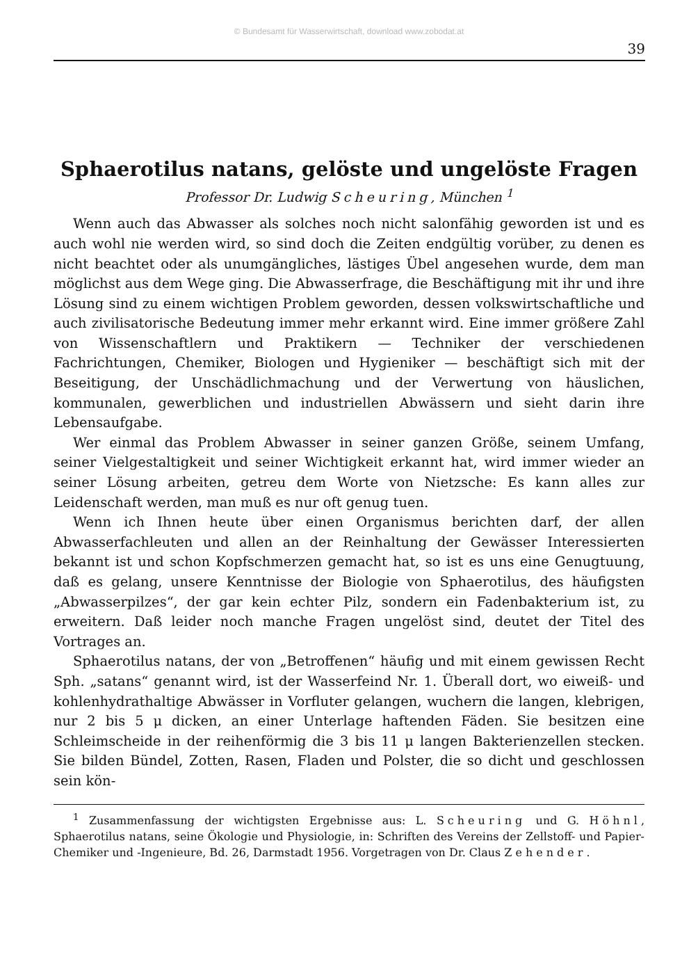© Bundesamt für Wasserwirtschaft, download www.zobodat.at
39
Sphaerotilus natans, gelöste und ungelöste Fragen
Professor Dr. Ludwig Scheuring, München <sup>1</sup>
Wenn auch das Abwasser als solches noch nicht salonfähig geworden ist und es auch wohl nie werden wird, so sind doch die Zeiten endgültig vorüber, zu denen es nicht beachtet oder als unumgängliches, lästiges Übel angesehen wurde, dem man möglichst aus dem Wege ging. Die Abwasserfrage, die Beschäftigung mit ihr und ihre Lösung sind zu einem wichtigen Problem geworden, dessen volkswirtschaftliche und auch zivilisatorische Bedeutung immer mehr erkannt wird. Eine immer größere Zahl von Wissenschaftlern und Praktikern — Techniker der verschiedenen Fachrichtungen, Chemiker, Biologen und Hygieniker — beschäftigt sich mit der Beseitigung, der Unschädlichmachung und der Verwertung von häuslichen, kommunalen, gewerblichen und industriellen Abwässern und sieht darin ihre Lebensaufgabe.
Wer einmal das Problem Abwasser in seiner ganzen Größe, seinem Umfang, seiner Vielgestaltigkeit und seiner Wichtigkeit erkannt hat, wird immer wieder an seiner Lösung arbeiten, getreu dem Worte von Nietzsche: Es kann alles zur Leidenschaft werden, man muß es nur oft genug tuen.
Wenn ich Ihnen heute über einen Organismus berichten darf, der allen Abwasserfachleuten und allen an der Reinhaltung der Gewässer Interessierten bekannt ist und schon Kopfschmerzen gemacht hat, so ist es uns eine Genugtuung, daß es gelang, unsere Kenntnisse der Biologie von Sphaerotilus, des häufigsten „Abwasserpilzes“, der gar kein echter Pilz, sondern ein Fadenbakterium ist, zu erweitern. Daß leider noch manche Fragen ungelöst sind, deutet der Titel des Vortrages an.
Sphaerotilus natans, der von „Betroffenen“ häufig und mit einem gewissen Recht Sph. „satans“ genannt wird, ist der Wasserfeind Nr. 1. Überall dort, wo eiweiß- und kohlenhydrathaltige Abwässer in Vorfluter gelangen, wuchern die langen, klebrigen, nur 2 bis 5 μ dicken, an einer Unterlage haftenden Fäden. Sie besitzen eine Schleimscheide in der reihenförmig die 3 bis 11 μ langen Bakterienzellen stecken. Sie bilden Bündel, Zotten, Rasen, Fladen und Polster, die so dicht und geschlossen sein kön-
<sup>1</sup> Zusammenfassung der wichtigsten Ergebnisse aus: L. Scheuring und G. Höhnl, Sphaerotilus natans, seine Ökologie und Physiologie, in: Schriften des Vereins der Zellstoff- und Papier-Chemiker und -Ingenieure, Bd. 26, Darmstadt 1956. Vorgetragen von Dr. Claus Zehender.